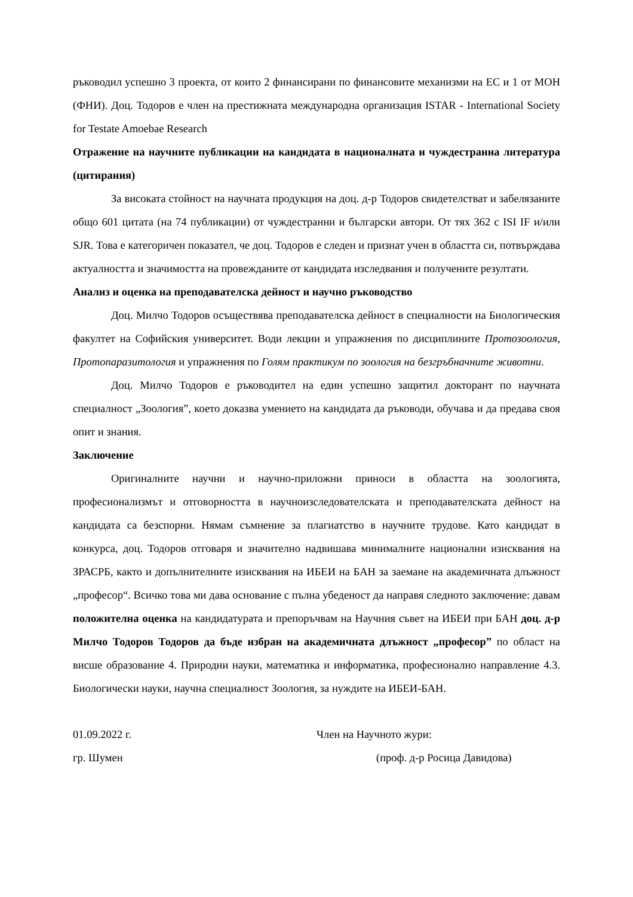ръководил успешно 3 проекта, от които 2 финансирани по финансовите механизми на ЕС и 1 от МОН (ФНИ). Доц. Тодоров е член на престижната международна организация ISTAR - International Society for Testate Amoebae Research
Отражение на научните публикации на кандидата в националната и чуждестранна литература (цитирания)
За високата стойност на научната продукция на доц. д-р Тодоров свидетелстват и забелязаните общо 601 цитата (на 74 публикации) от чуждестранни и български автори. От тях 362 с ISI IF и/или SJR. Това е категоричен показател, че доц. Тодоров е следен и признат учен в областта си, потвърждава актуалността и значимостта на провежданите от кандидата изследвания и получените резултати.
Анализ и оценка на преподавателска дейност и научно ръководство
Доц. Милчо Тодоров осъществява преподавателска дейност в специалности на Биологическия факултет на Софийския университет. Води лекции и упражнения по дисциплините Протозоология, Протопаразитология и упражнения по Голям практикум по зоология на безгръбначните животни.
Доц. Милчо Тодоров е ръководител на един успешно защитил докторант по научната специалност „Зоология”, което доказва умението на кандидата да ръководи, обучава и да предава своя опит и знания.
Заключение
Оригиналните научни и научно-приложни приноси в областта на зоологията, професионализмът и отговорността в научноизследователската и преподавателската дейност на кандидата са безспорни. Нямам съмнение за плагиатство в научните трудове. Като кандидат в конкурса, доц. Тодоров отговаря и значително надвишава минималните национални изисквания на ЗРАСРБ, както и допълнителните изисквания на ИБЕИ на БАН за заемане на академичната длъжност „професор“. Всичко това ми дава основание с пълна убеденост да направя следното заключение: давам положителна оценка на кандидатурата и препоръчвам на Научния съвет на ИБЕИ при БАН доц. д-р Милчо Тодоров Тодоров да бъде избран на академичната длъжност „професор” по област на висше образование 4. Природни науки, математика и информатика, професионално направление 4.3. Биологически науки, научна специалност Зоология, за нуждите на ИБЕИ-БАН.
01.09.2022 г.
гр. Шумен
Член на Научното жури:
(проф. д-р Росица Давидова)